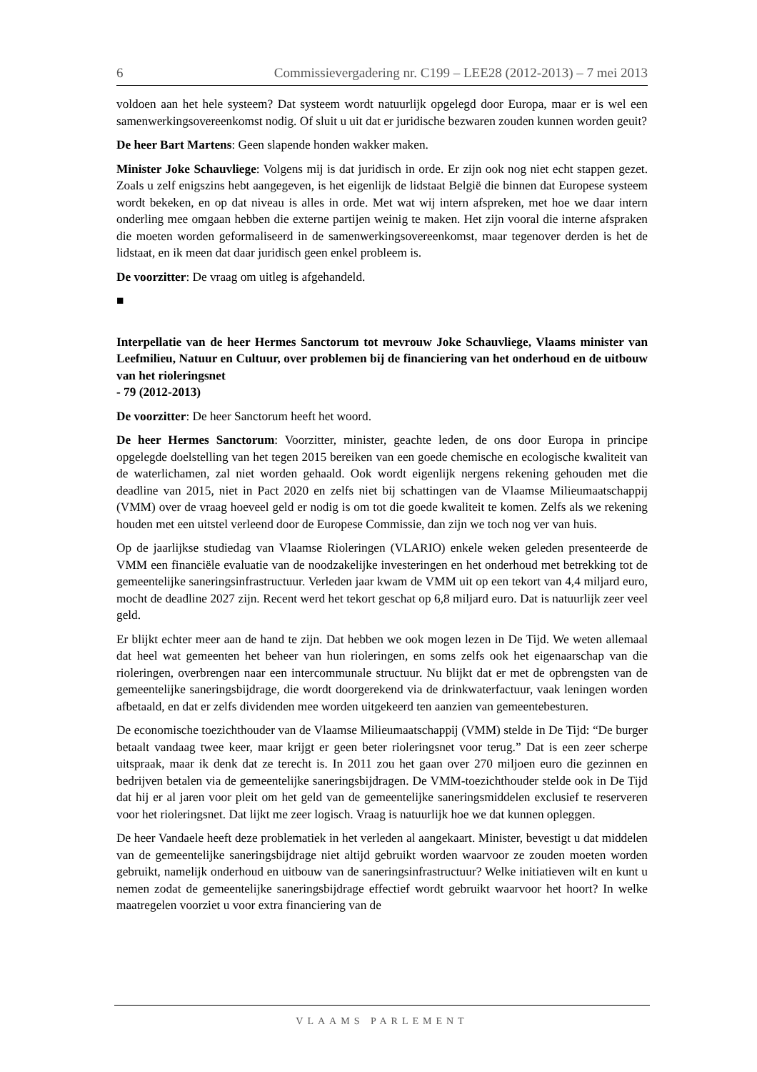6 Commissievergadering nr. C199 – LEE28 (2012-2013) – 7 mei 2013
voldoen aan het hele systeem? Dat systeem wordt natuurlijk opgelegd door Europa, maar er is wel een samenwerkingsovereenkomst nodig. Of sluit u uit dat er juridische bezwaren zouden kunnen worden geuit?
De heer Bart Martens: Geen slapende honden wakker maken.
Minister Joke Schauvliege: Volgens mij is dat juridisch in orde. Er zijn ook nog niet echt stappen gezet. Zoals u zelf enigszins hebt aangegeven, is het eigenlijk de lidstaat België die binnen dat Europese systeem wordt bekeken, en op dat niveau is alles in orde. Met wat wij intern afspreken, met hoe we daar intern onderling mee omgaan hebben die externe partijen weinig te maken. Het zijn vooral die interne afspraken die moeten worden geformaliseerd in de samenwerkingsovereenkomst, maar tegenover derden is het de lidstaat, en ik meen dat daar juridisch geen enkel probleem is.
De voorzitter: De vraag om uitleg is afgehandeld.
■
Interpellatie van de heer Hermes Sanctorum tot mevrouw Joke Schauvliege, Vlaams minister van Leefmilieu, Natuur en Cultuur, over problemen bij de financiering van het onderhoud en de uitbouw van het rioleringsnet
- 79 (2012-2013)
De voorzitter: De heer Sanctorum heeft het woord.
De heer Hermes Sanctorum: Voorzitter, minister, geachte leden, de ons door Europa in principe opgelegde doelstelling van het tegen 2015 bereiken van een goede chemische en ecologische kwaliteit van de waterlichamen, zal niet worden gehaald. Ook wordt eigenlijk nergens rekening gehouden met die deadline van 2015, niet in Pact 2020 en zelfs niet bij schattingen van de Vlaamse Milieumaatschappij (VMM) over de vraag hoeveel geld er nodig is om tot die goede kwaliteit te komen. Zelfs als we rekening houden met een uitstel verleend door de Europese Commissie, dan zijn we toch nog ver van huis.
Op de jaarlijkse studiedag van Vlaamse Rioleringen (VLARIO) enkele weken geleden presenteerde de VMM een financiële evaluatie van de noodzakelijke investeringen en het onderhoud met betrekking tot de gemeentelijke saneringsinfrastructuur. Verleden jaar kwam de VMM uit op een tekort van 4,4 miljard euro, mocht de deadline 2027 zijn. Recent werd het tekort geschat op 6,8 miljard euro. Dat is natuurlijk zeer veel geld.
Er blijkt echter meer aan de hand te zijn. Dat hebben we ook mogen lezen in De Tijd. We weten allemaal dat heel wat gemeenten het beheer van hun rioleringen, en soms zelfs ook het eigenaarschap van die rioleringen, overbrengen naar een intercommunale structuur. Nu blijkt dat er met de opbrengsten van de gemeentelijke saneringsbijdrage, die wordt doorgerekend via de drinkwaterfactuur, vaak leningen worden afbetaald, en dat er zelfs dividenden mee worden uitgekeerd ten aanzien van gemeentebesturen.
De economische toezichthouder van de Vlaamse Milieumaatschappij (VMM) stelde in De Tijd: “De burger betaalt vandaag twee keer, maar krijgt er geen beter rioleringsnet voor terug.” Dat is een zeer scherpe uitspraak, maar ik denk dat ze terecht is. In 2011 zou het gaan over 270 miljoen euro die gezinnen en bedrijven betalen via de gemeentelijke saneringsbijdragen. De VMM-toezichthouder stelde ook in De Tijd dat hij er al jaren voor pleit om het geld van de gemeentelijke saneringsmiddelen exclusief te reserveren voor het rioleringsnet. Dat lijkt me zeer logisch. Vraag is natuurlijk hoe we dat kunnen opleggen.
De heer Vandaele heeft deze problematiek in het verleden al aangekaart. Minister, bevestigt u dat middelen van de gemeentelijke saneringsbijdrage niet altijd gebruikt worden waarvoor ze zouden moeten worden gebruikt, namelijk onderhoud en uitbouw van de saneringsinfrastructuur? Welke initiatieven wilt en kunt u nemen zodat de gemeentelijke saneringsbijdrage effectief wordt gebruikt waarvoor het hoort? In welke maatregelen voorziet u voor extra financiering van de
VLAAMS PARLEMENT